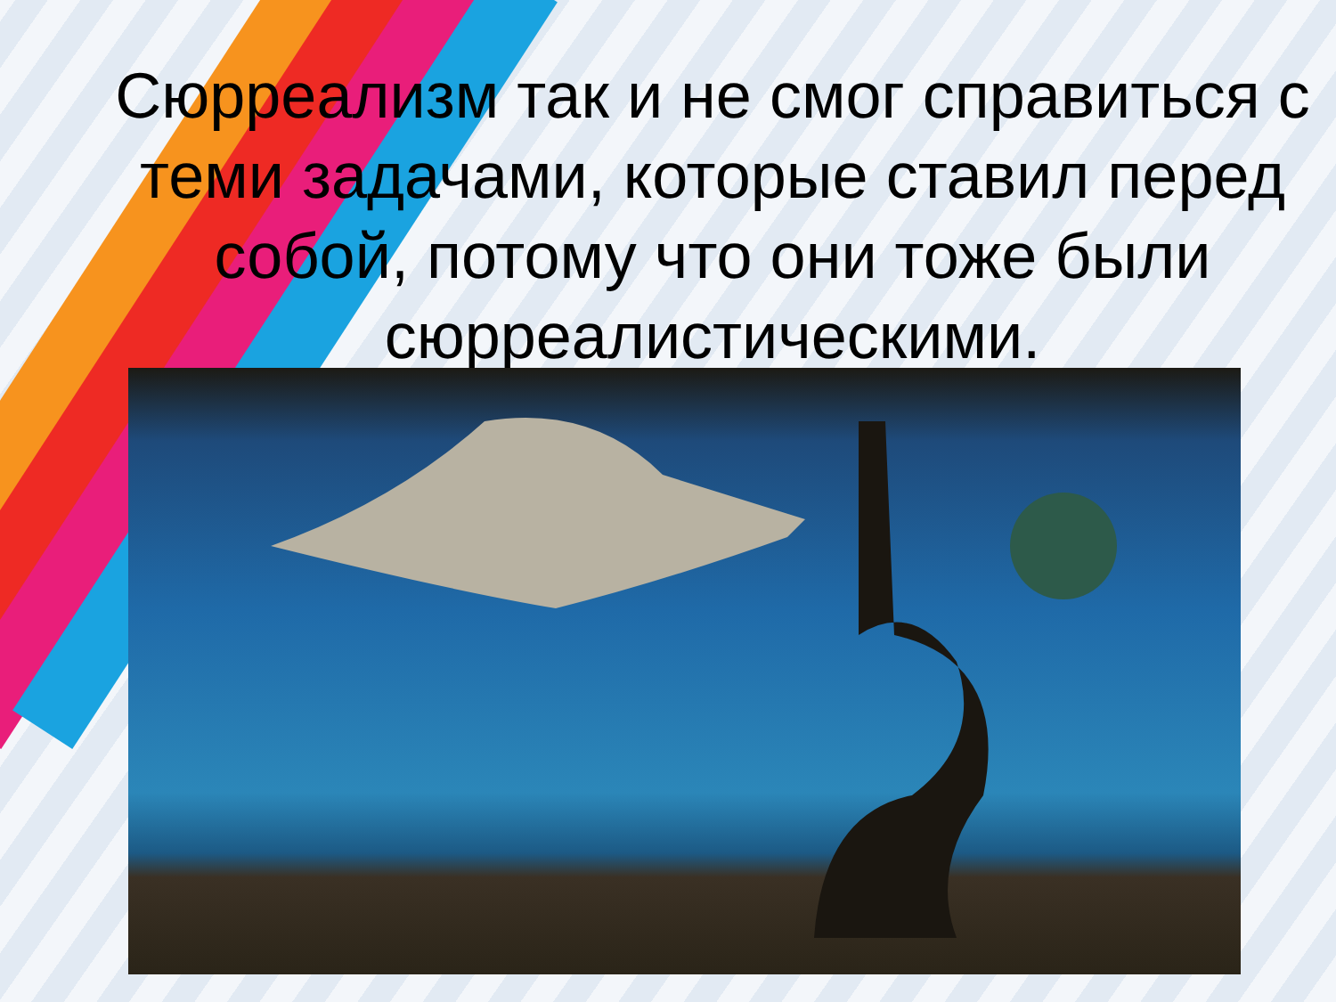Сюрреализм так и не смог справиться с теми задачами, которые ставил перед собой, потому что они тоже были сюрреалистическими.